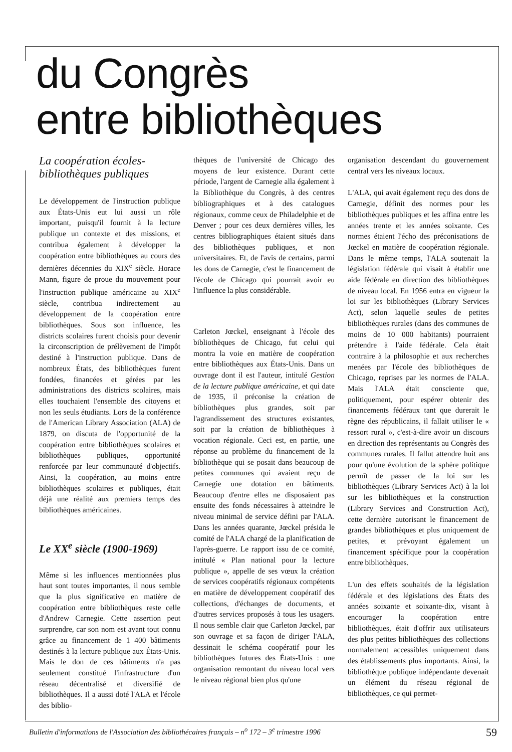du Congrès
entre bibliothèques
La coopération écoles-bibliothèques publiques
Le développement de l'instruction publique aux États-Unis eut lui aussi un rôle important, puisqu'il fournit à la lecture publique un contexte et des missions, et contribua également à développer la coopération entre bibliothèques au cours des dernières décennies du XIX<sup>e</sup> siècle. Horace Mann, figure de proue du mouvement pour l'instruction publique américaine au XIX<sup>e</sup> siècle, contribua indirectement au développement de la coopération entre bibliothèques. Sous son influence, les districts scolaires furent choisis pour devenir la circonscription de prélèvement de l'impôt destiné à l'instruction publique. Dans de nombreux États, des bibliothèques furent fondées, financées et gérées par les administrations des districts scolaires, mais elles touchaient l'ensemble des citoyens et non les seuls étudiants. Lors de la conférence de l'American Library Association (ALA) de 1879, on discuta de l'opportunité de la coopération entre bibliothèques scolaires et bibliothèques publiques, opportunité renforcée par leur communauté d'objectifs. Ainsi, la coopération, au moins entre bibliothèques scolaires et publiques, était déjà une réalité aux premiers temps des bibliothèques américaines.
Le XX<sup>e</sup> siècle (1900-1969)
Même si les influences mentionnées plus haut sont toutes importantes, il nous semble que la plus significative en matière de coopération entre bibliothèques reste celle d'Andrew Carnegie. Cette assertion peut surprendre, car son nom est avant tout connu grâce au financement de 1 400 bâtiments destinés à la lecture publique aux États-Unis. Mais le don de ces bâtiments n'a pas seulement constitué l'infrastructure d'un réseau décentralisé et diversifié de bibliothèques. Il a aussi doté l'ALA et l'école des biblio-
thèques de l'université de Chicago des moyens de leur existence. Durant cette période, l'argent de Carnegie alla également à la Bibliothèque du Congrès, à des centres bibliographiques et à des catalogues régionaux, comme ceux de Philadelphie et de Denver ; pour ces deux dernières villes, les centres bibliographiques étaient situés dans des bibliothèques publiques, et non universitaires. Et, de l'avis de certains, parmi les dons de Carnegie, c'est le financement de l'école de Chicago qui pourrait avoir eu l'influence la plus considérable.
Carleton Jœckel, enseignant à l'école des bibliothèques de Chicago, fut celui qui montra la voie en matière de coopération entre bibliothèques aux États-Unis. Dans un ouvrage dont il est l'auteur, intitulé Gestion de la lecture publique américaine, et qui date de 1935, il préconise la création de bibliothèques plus grandes, soit par l'agrandissement des structures existantes, soit par la création de bibliothèques à vocation régionale. Ceci est, en partie, une réponse au problème du financement de la bibliothèque qui se posait dans beaucoup de petites communes qui avaient reçu de Carnegie une dotation en bâtiments. Beaucoup d'entre elles ne disposaient pas ensuite des fonds nécessaires à atteindre le niveau minimal de service défini par l'ALA. Dans les années quarante, Jœckel présida le comité de l'ALA chargé de la planification de l'après-guerre. Le rapport issu de ce comité, intitulé « Plan national pour la lecture publique », appelle de ses vœux la création de services coopératifs régionaux compétents en matière de développement coopératif des collections, d'échanges de documents, et d'autres services proposés à tous les usagers. Il nous semble clair que Carleton Jœckel, par son ouvrage et sa façon de diriger l'ALA, dessinait le schéma coopératif pour les bibliothèques futures des États-Unis : une organisation remontant du niveau local vers le niveau régional bien plus qu'une
organisation descendant du gouvernement central vers les niveaux locaux.
L'ALA, qui avait également reçu des dons de Carnegie, définit des normes pour les bibliothèques publiques et les affina entre les années trente et les années soixante. Ces normes étaient l'écho des préconisations de Jœckel en matière de coopération régionale. Dans le même temps, l'ALA soutenait la législation fédérale qui visait à établir une aide fédérale en direction des bibliothèques de niveau local. En 1956 entra en vigueur la loi sur les bibliothèques (Library Services Act), selon laquelle seules de petites bibliothèques rurales (dans des communes de moins de 10 000 habitants) pourraient prétendre à l'aide fédérale. Cela était contraire à la philosophie et aux recherches menées par l'école des bibliothèques de Chicago, reprises par les normes de l'ALA. Mais l'ALA était consciente que, politiquement, pour espérer obtenir des financements fédéraux tant que durerait le règne des républicains, il fallait utiliser le « ressort rural », c'est-à-dire avoir un discours en direction des représentants au Congrès des communes rurales. Il fallut attendre huit ans pour qu'une évolution de la sphère politique permît de passer de la loi sur les bibliothèques (Library Services Act) à la loi sur les bibliothèques et la construction (Library Services and Construction Act), cette dernière autorisant le financement de grandes bibliothèques et plus uniquement de petites, et prévoyant également un financement spécifique pour la coopération entre bibliothèques.
L'un des effets souhaités de la législation fédérale et des législations des États des années soixante et soixante-dix, visant à encourager la coopération entre bibliothèques, était d'offrir aux utilisateurs des plus petites bibliothèques des collections normalement accessibles uniquement dans des établissements plus importants. Ainsi, la bibliothèque publique indépendante devenait un élément du réseau régional de bibliothèques, ce qui permet-
Bulletin d'informations de l'Association des bibliothécaires français – n<sup>o</sup> 172 – 3<sup>e</sup> trimestre 1996 59